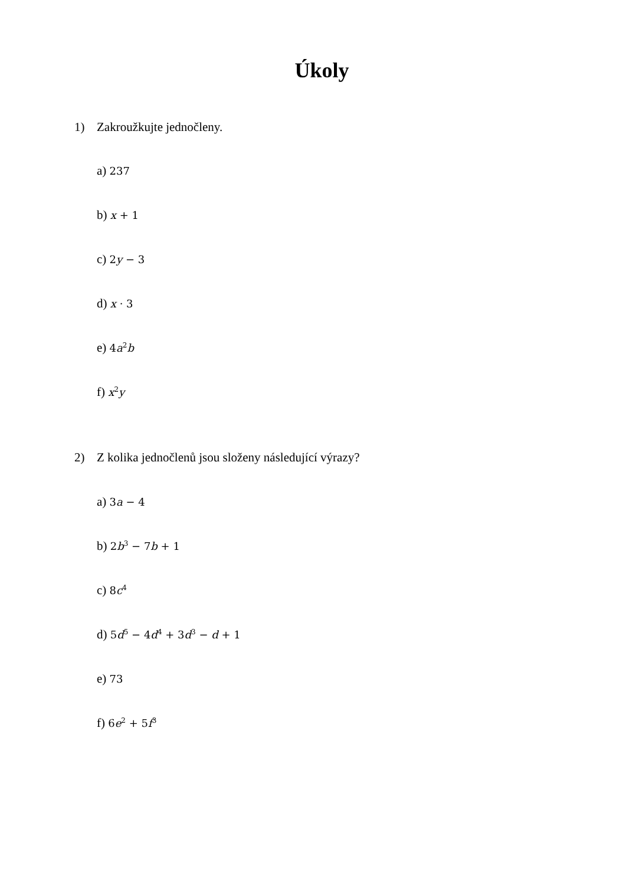Úkoly
1) Zakroužkujte jednočleny.
a) 237
b) x + 1
c) 2y − 3
d) x · 3
e) 4a<sup>2</sup>b
f) x<sup>2</sup>y
2) Z kolika jednočlenů jsou složeny následující výrazy?
a) 3a − 4
b) 2b<sup>3</sup> − 7b + 1
c) 8c<sup>4</sup>
d) 5d<sup>5</sup> − 4d<sup>4</sup> + 3d<sup>3</sup> − d + 1
e) 73
f) 6e<sup>2</sup> + 5f<sup>3</sup>